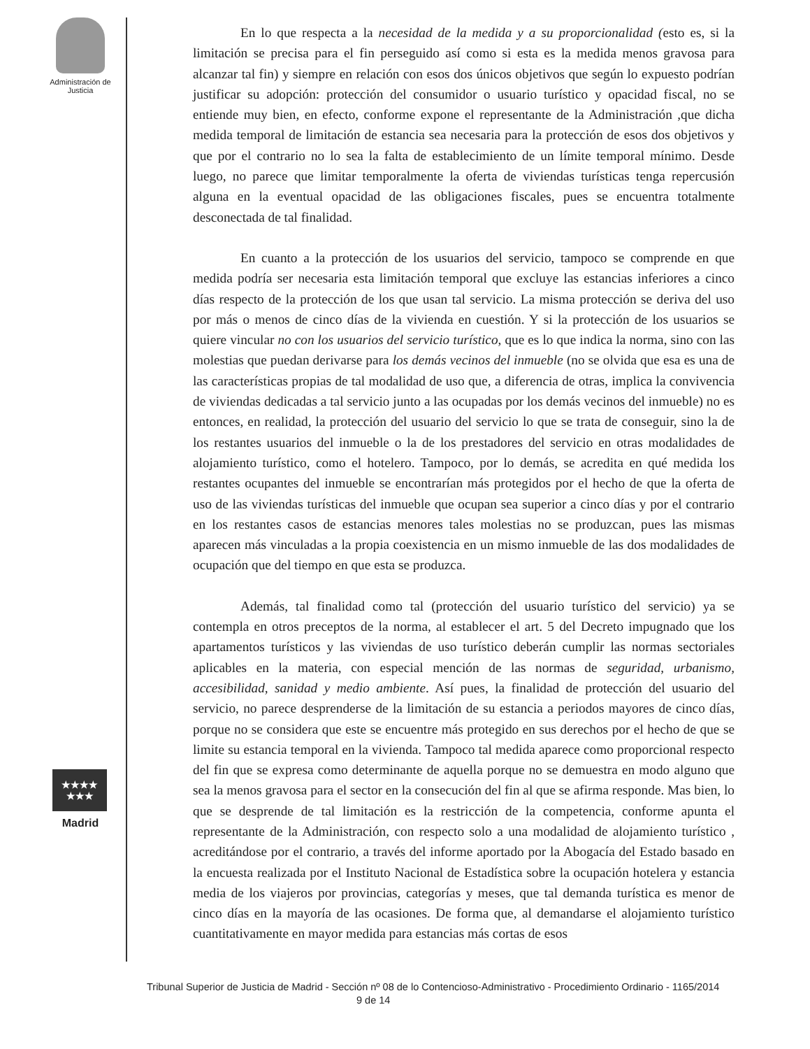Administración de Justicia
En lo que respecta a la necesidad de la medida y a su proporcionalidad (esto es, si la limitación se precisa para el fin perseguido así como si esta es la medida menos gravosa para alcanzar tal fin) y siempre en relación con esos dos únicos objetivos que según lo expuesto podrían justificar su adopción: protección del consumidor o usuario turístico y opacidad fiscal, no se entiende muy bien, en efecto, conforme expone el representante de la Administración ,que dicha medida temporal de limitación de estancia sea necesaria para la protección de esos dos objetivos y que por el contrario no lo sea la falta de establecimiento de un límite temporal mínimo. Desde luego, no parece que limitar temporalmente la oferta de viviendas turísticas tenga repercusión alguna en la eventual opacidad de las obligaciones fiscales, pues se encuentra totalmente desconectada de tal finalidad.
En cuanto a la protección de los usuarios del servicio, tampoco se comprende en que medida podría ser necesaria esta limitación temporal que excluye las estancias inferiores a cinco días respecto de la protección de los que usan tal servicio. La misma protección se deriva del uso por más o menos de cinco días de la vivienda en cuestión. Y si la protección de los usuarios se quiere vincular no con los usuarios del servicio turístico, que es lo que indica la norma, sino con las molestias que puedan derivarse para los demás vecinos del inmueble (no se olvida que esa es una de las características propias de tal modalidad de uso que, a diferencia de otras, implica la convivencia de viviendas dedicadas a tal servicio junto a las ocupadas por los demás vecinos del inmueble) no es entonces, en realidad, la protección del usuario del servicio lo que se trata de conseguir, sino la de los restantes usuarios del inmueble o la de los prestadores del servicio en otras modalidades de alojamiento turístico, como el hotelero. Tampoco, por lo demás, se acredita en qué medida los restantes ocupantes del inmueble se encontrarían más protegidos por el hecho de que la oferta de uso de las viviendas turísticas del inmueble que ocupan sea superior a cinco días y por el contrario en los restantes casos de estancias menores tales molestias no se produzcan, pues las mismas aparecen más vinculadas a la propia coexistencia en un mismo inmueble de las dos modalidades de ocupación que del tiempo en que esta se produzca.
Además, tal finalidad como tal (protección del usuario turístico del servicio) ya se contempla en otros preceptos de la norma, al establecer el art. 5 del Decreto impugnado que los apartamentos turísticos y las viviendas de uso turístico deberán cumplir las normas sectoriales aplicables en la materia, con especial mención de las normas de seguridad, urbanismo, accesibilidad, sanidad y medio ambiente. Así pues, la finalidad de protección del usuario del servicio, no parece desprenderse de la limitación de su estancia a periodos mayores de cinco días, porque no se considera que este se encuentre más protegido en sus derechos por el hecho de que se limite su estancia temporal en la vivienda. Tampoco tal medida aparece como proporcional respecto del fin que se expresa como determinante de aquella porque no se demuestra en modo alguno que sea la menos gravosa para el sector en la consecución del fin al que se afirma responde. Mas bien, lo que se desprende de tal limitación es la restricción de la competencia, conforme apunta el representante de la Administración, con respecto solo a una modalidad de alojamiento turístico , acreditándose por el contrario, a través del informe aportado por la Abogacía del Estado basado en la encuesta realizada por el Instituto Nacional de Estadística sobre la ocupación hotelera y estancia media de los viajeros por provincias, categorías y meses, que tal demanda turística es menor de cinco días en la mayoría de las ocasiones. De forma que, al demandarse el alojamiento turístico cuantitativamente en mayor medida para estancias más cortas de esos
★★★★
★★★
Madrid
Tribunal Superior de Justicia de Madrid - Sección nº 08 de lo Contencioso-Administrativo - Procedimiento Ordinario - 1165/2014 9 de 14